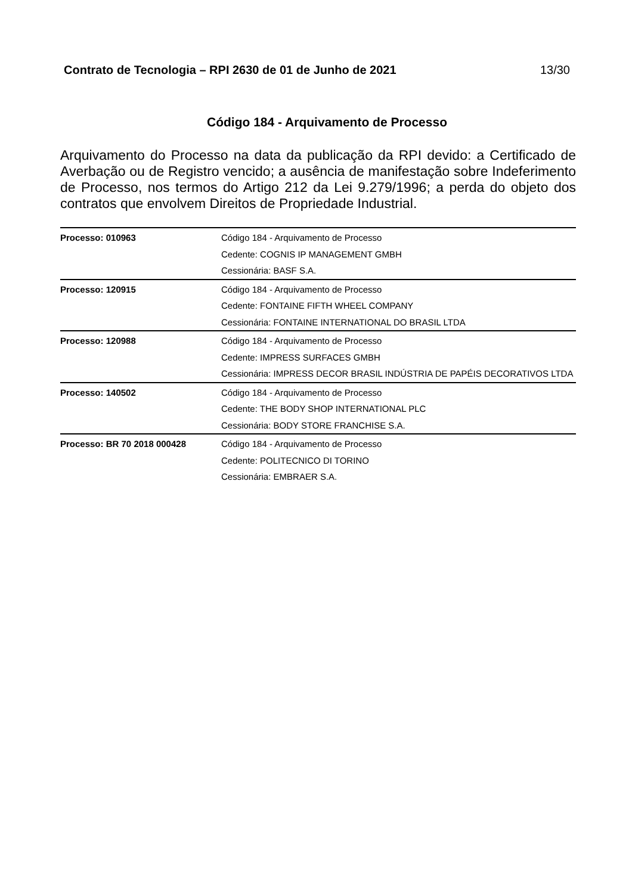Contrato de Tecnologia – RPI 2630 de 01 de Junho de 2021 13/30
Código 184 - Arquivamento de Processo
Arquivamento do Processo na data da publicação da RPI devido: a Certificado de Averbação ou de Registro vencido; a ausência de manifestação sobre Indeferimento de Processo, nos termos do Artigo 212 da Lei 9.279/1996; a perda do objeto dos contratos que envolvem Direitos de Propriedade Industrial.
| Processo: 010963 | Código 184 - Arquivamento de Processo Cedente: COGNIS IP MANAGEMENT GMBH Cessionária: BASF S.A. |
| Processo: 120915 | Código 184 - Arquivamento de Processo Cedente: FONTAINE FIFTH WHEEL COMPANY Cessionária: FONTAINE INTERNATIONAL DO BRASIL LTDA |
| Processo: 120988 | Código 184 - Arquivamento de Processo Cedente: IMPRESS SURFACES GMBH Cessionária: IMPRESS DECOR BRASIL INDÚSTRIA DE PAPÉIS DECORATIVOS LTDA |
| Processo: 140502 | Código 184 - Arquivamento de Processo Cedente: THE BODY SHOP INTERNATIONAL PLC Cessionária: BODY STORE FRANCHISE S.A. |
| Processo: BR 70 2018 000428 | Código 184 - Arquivamento de Processo Cedente: POLITECNICO DI TORINO Cessionária: EMBRAER S.A. |